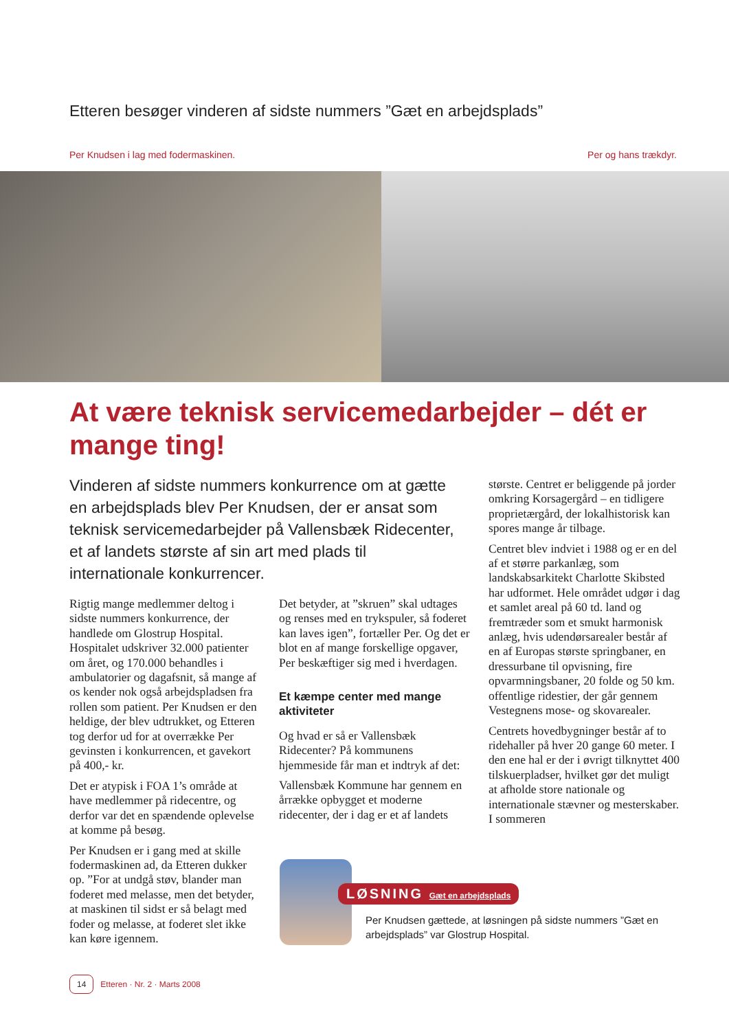Etteren besøger vinderen af sidste nummers ”Gæt en arbejdsplads”
Per Knudsen i lag med fodermaskinen. Per og hans trækdyr.
At være teknisk servicemedarbejder – dét er mange ting!
Vinderen af sidste nummers konkurrence om at gætte en arbejdsplads blev Per Knudsen, der er ansat som teknisk servicemedarbejder på Vallensbæk Ridecenter, et af landets største af sin art med plads til internationale konkurrencer.
Rigtig mange medlemmer deltog i sidste nummers konkurrence, der handlede om Glostrup Hospital. Hospitalet udskriver 32.000 patienter om året, og 170.000 behandles i ambulatorier og dagafsnit, så mange af os kender nok også arbejdspladsen fra rollen som patient. Per Knudsen er den heldige, der blev udtrukket, og Etteren tog derfor ud for at overrække Per gevinsten i konkurrencen, et gavekort på 400,- kr.
Det er atypisk i FOA 1’s område at have medlemmer på ridecentre, og derfor var det en spændende oplevelse at komme på besøg.
Per Knudsen er i gang med at skille fodermaskinen ad, da Etteren dukker op. ”For at undgå støv, blander man foderet med melasse, men det betyder, at maskinen til sidst er så belagt med foder og melasse, at foderet slet ikke kan køre igennem.
Det betyder, at ”skruen” skal udtages og renses med en trykspuler, så foderet kan laves igen”, fortæller Per. Og det er blot en af mange forskellige opgaver, Per beskæftiger sig med i hverdagen.
Et kæmpe center med mange aktiviteter
Og hvad er så er Vallensbæk Ridecenter? På kommunens hjemmeside får man et indtryk af det:
Vallensbæk Kommune har gennem en årrække opbygget et moderne ridecenter, der i dag er et af landets
største. Centret er beliggende på jorder omkring Korsagergård – en tidligere proprietærgård, der lokalhistorisk kan spores mange år tilbage.
Centret blev indviet i 1988 og er en del af et større parkanlæg, som landskabsarkitekt Charlotte Skibsted har udformet. Hele området udgør i dag et samlet areal på 60 td. land og fremtræder som et smukt harmonisk anlæg, hvis udendørsarealer består af en af Europas største springbaner, en dressurbane til opvisning, fire opvarmningsbaner, 20 folde og 50 km. offentlige ridestier, der går gennem Vestegnens mose- og skovarealer.
Centrets hovedbygninger består af to ridehaller på hver 20 gange 60 meter. I den ene hal er der i øvrigt tilknyttet 400 tilskuerpladser, hvilket gør det muligt at afholde store nationale og internationale stævner og mesterskaber. I sommeren
LØSNING Gæt en arbejdsplads
Per Knudsen gættede, at løsningen på sidste nummers ”Gæt en arbejdsplads” var Glostrup Hospital.
14 Etteren · Nr. 2 · Marts 2008